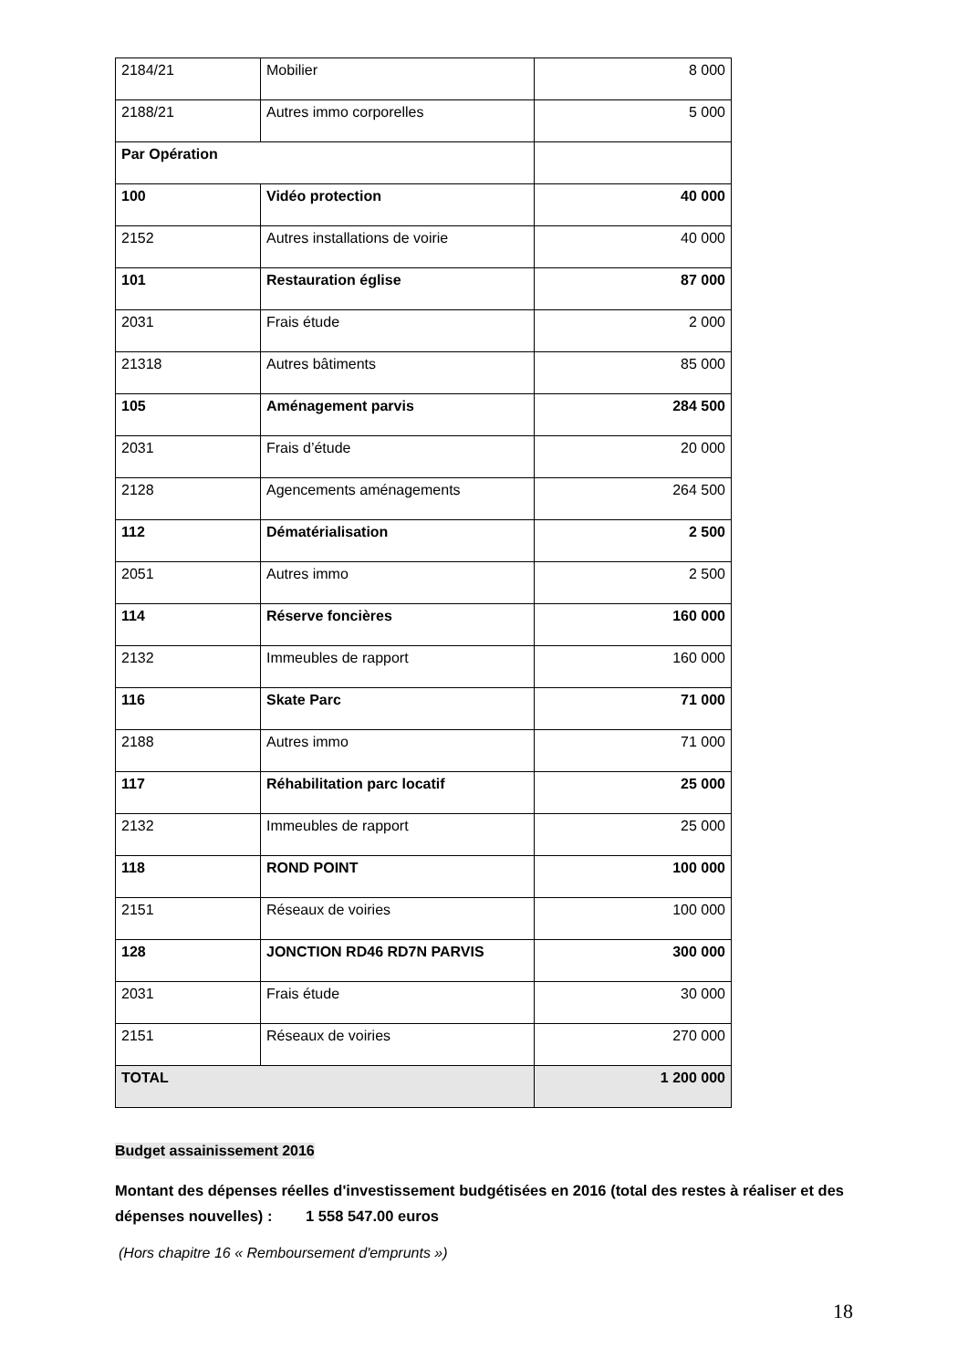| 2184/21 | Mobilier | 8 000 |
| 2188/21 | Autres immo corporelles | 5 000 |
| Par Opération | | |
| 100 | Vidéo protection | 40 000 |
| 2152 | Autres installations de voirie | 40 000 |
| 101 | Restauration église | 87 000 |
| 2031 | Frais étude | 2 000 |
| 21318 | Autres bâtiments | 85 000 |
| 105 | Aménagement parvis | 284 500 |
| 2031 | Frais d’étude | 20 000 |
| 2128 | Agencements aménagements | 264 500 |
| 112 | Dématérialisation | 2 500 |
| 2051 | Autres immo | 2 500 |
| 114 | Réserve foncières | 160 000 |
| 2132 | Immeubles de rapport | 160 000 |
| 116 | Skate Parc | 71 000 |
| 2188 | Autres immo | 71 000 |
| 117 | Réhabilitation parc locatif | 25 000 |
| 2132 | Immeubles de rapport | 25 000 |
| 118 | ROND POINT | 100 000 |
| 2151 | Réseaux de voiries | 100 000 |
| 128 | JONCTION RD46 RD7N PARVIS | 300 000 |
| 2031 | Frais étude | 30 000 |
| 2151 | Réseaux de voiries | 270 000 |
| TOTAL | | 1 200 000 |
Budget assainissement 2016
Montant des dépenses réelles d'investissement budgétisées en 2016 (total des restes à réaliser et des dépenses nouvelles) : 1 558 547.00 euros
(Hors chapitre 16 « Remboursement d'emprunts »)
18